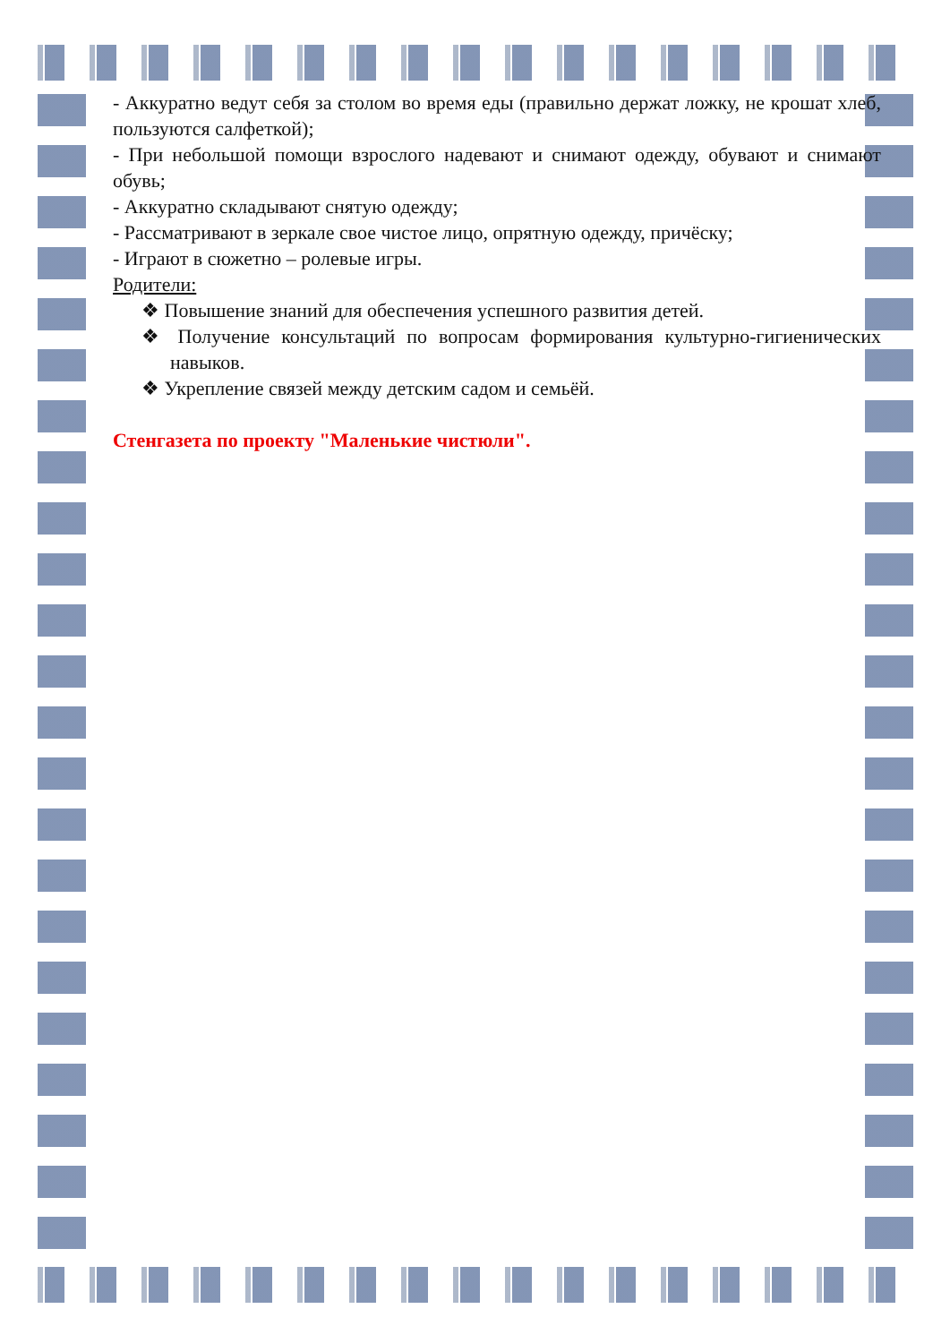- Аккуратно ведут себя за столом во время еды (правильно держат ложку, не крошат хлеб, пользуются салфеткой);
- При небольшой помощи взрослого надевают и снимают одежду, обувают и снимают обувь;
- Аккуратно складывают снятую одежду;
- Рассматривают в зеркале свое чистое лицо, опрятную одежду, причёску;
- Играют в сюжетно – ролевые игры.
Родители:
❖ Повышение знаний для обеспечения успешного развития детей.
❖ Получение консультаций по вопросам формирования культурно-гигиенических навыков.
❖ Укрепление связей между детским садом и семьёй.
Стенгазета по проекту "Маленькие чистюли".